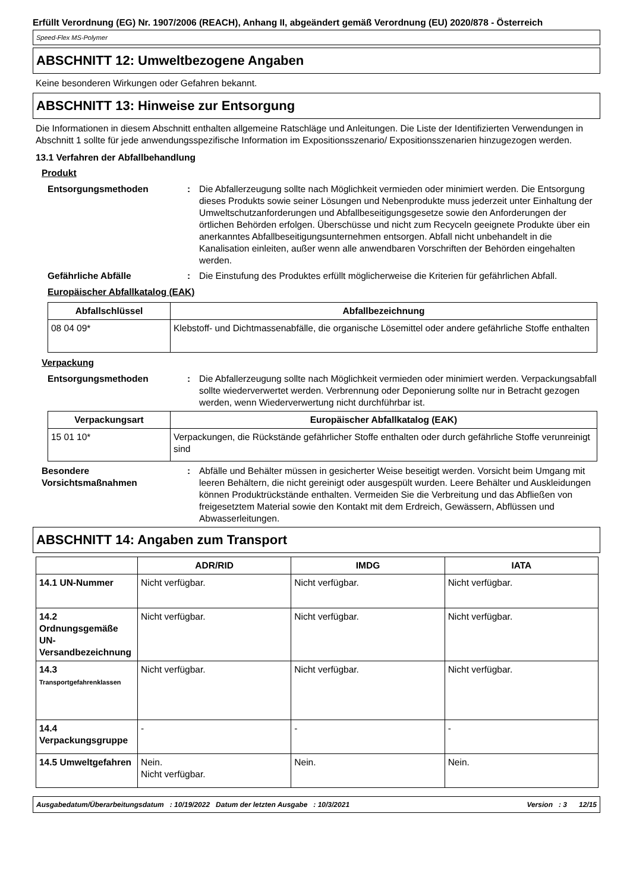Erfüllt Verordnung (EG) Nr. 1907/2006 (REACH), Anhang II, abgeändert gemäß Verordnung (EU) 2020/878 - Österreich
Speed-Flex MS-Polymer
ABSCHNITT 12: Umweltbezogene Angaben
Keine besonderen Wirkungen oder Gefahren bekannt.
ABSCHNITT 13: Hinweise zur Entsorgung
Die Informationen in diesem Abschnitt enthalten allgemeine Ratschläge und Anleitungen. Die Liste der Identifizierten Verwendungen in Abschnitt 1 sollte für jede anwendungsspezifische Information im Expositionsszenario/ Expositionsszenarien hinzugezogen werden.
13.1 Verfahren der Abfallbehandlung
Produkt
Entsorgungsmethoden : Die Abfallerzeugung sollte nach Möglichkeit vermieden oder minimiert werden. Die Entsorgung dieses Produkts sowie seiner Lösungen und Nebenprodukte muss jederzeit unter Einhaltung der Umweltschutzanforderungen und Abfallbeseitigungsgesetze sowie den Anforderungen der örtlichen Behörden erfolgen. Überschüsse und nicht zum Recyceln geeignete Produkte über ein anerkanntes Abfallbeseitigungsunternehmen entsorgen. Abfall nicht unbehandelt in die Kanalisation einleiten, außer wenn alle anwendbaren Vorschriften der Behörden eingehalten werden.
Gefährliche Abfälle : Die Einstufung des Produktes erfüllt möglicherweise die Kriterien für gefährlichen Abfall.
Europäischer Abfallkatalog (EAK)
| Abfallschlüssel | Abfallbezeichnung |
| --- | --- |
| 08 04 09* | Klebstoff- und Dichtmassenabfälle, die organische Lösemittel oder andere gefährliche Stoffe enthalten |
Verpackung
Entsorgungsmethoden : Die Abfallerzeugung sollte nach Möglichkeit vermieden oder minimiert werden. Verpackungsabfall sollte wiederverwertet werden. Verbrennung oder Deponierung sollte nur in Betracht gezogen werden, wenn Wiederverwertung nicht durchführbar ist.
| Verpackungsart | Europäischer Abfallkatalog (EAK) |
| --- | --- |
| 15 01 10* | Verpackungen, die Rückstände gefährlicher Stoffe enthalten oder durch gefährliche Stoffe verunreinigt sind |
Besondere Vorsichtsmaßnahmen
: Abfälle und Behälter müssen in gesicherter Weise beseitigt werden. Vorsicht beim Umgang mit leeren Behältern, die nicht gereinigt oder ausgespült wurden. Leere Behälter und Auskleidungen können Produktrückstände enthalten. Vermeiden Sie die Verbreitung und das Abfließen von freigesetztem Material sowie den Kontakt mit dem Erdreich, Gewässern, Abflüssen und Abwasserleitungen.
ABSCHNITT 14: Angaben zum Transport
| | ADR/RID | IMDG | IATA |
| --- | --- | --- | --- |
| 14.1 UN-Nummer | Nicht verfügbar. | Nicht verfügbar. | Nicht verfügbar. |
| 14.2 Ordnungsgemäße UN-Versandbezeichnung | Nicht verfügbar. | Nicht verfügbar. | Nicht verfügbar. |
| 14.3 Transportgefahrenklassen | Nicht verfügbar. | Nicht verfügbar. | Nicht verfügbar. |
| 14.4 Verpackungsgruppe | - | - | - |
| 14.5 Umweltgefahren | Nein. Nicht verfügbar. | Nein. | Nein. |
Ausgabedatum/Überarbeitungsdatum : 10/19/2022 Datum der letzten Ausgabe : 10/3/2021 Version : 3 12/15